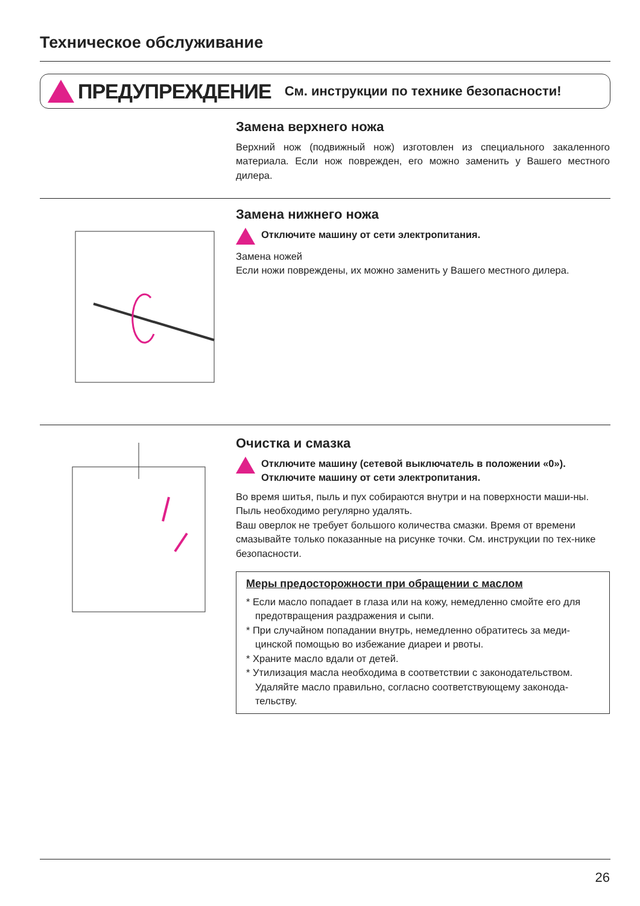Техническое обслуживание
ПРЕДУПРЕЖДЕНИЕ См. инструкции по технике безопасности!
Замена верхнего ножа
Верхний нож (подвижный нож) изготовлен из специального закаленного материала. Если нож поврежден, его можно заменить у Вашего местного дилера.
Замена нижнего ножа
Отключите машину от сети электропитания.
Замена ножей
Если ножи повреждены, их можно заменить у Вашего местного дилера.
Очистка и смазка
Отключите машину (сетевой выключатель в положении «0»).
Отключите машину от сети электропитания.
Во время шитья, пыль и пух собираются внутри и на поверхности маши-ны. Пыль необходимо регулярно удалять.
Ваш оверлок не требует большого количества смазки. Время от времени смазывайте только показанные на рисунке точки. См. инструкции по тех-нике безопасности.
Меры предосторожности при обращении с маслом
* Если масло попадает в глаза или на кожу, немедленно смойте его для предотвращения раздражения и сыпи.
* При случайном попадании внутрь, немедленно обратитесь за меди-цинской помощью во избежание диареи и рвоты.
* Храните масло вдали от детей.
* Утилизация масла необходима в соответствии с законодательством. Удаляйте масло правильно, согласно соответствующему законода-тельству.
26